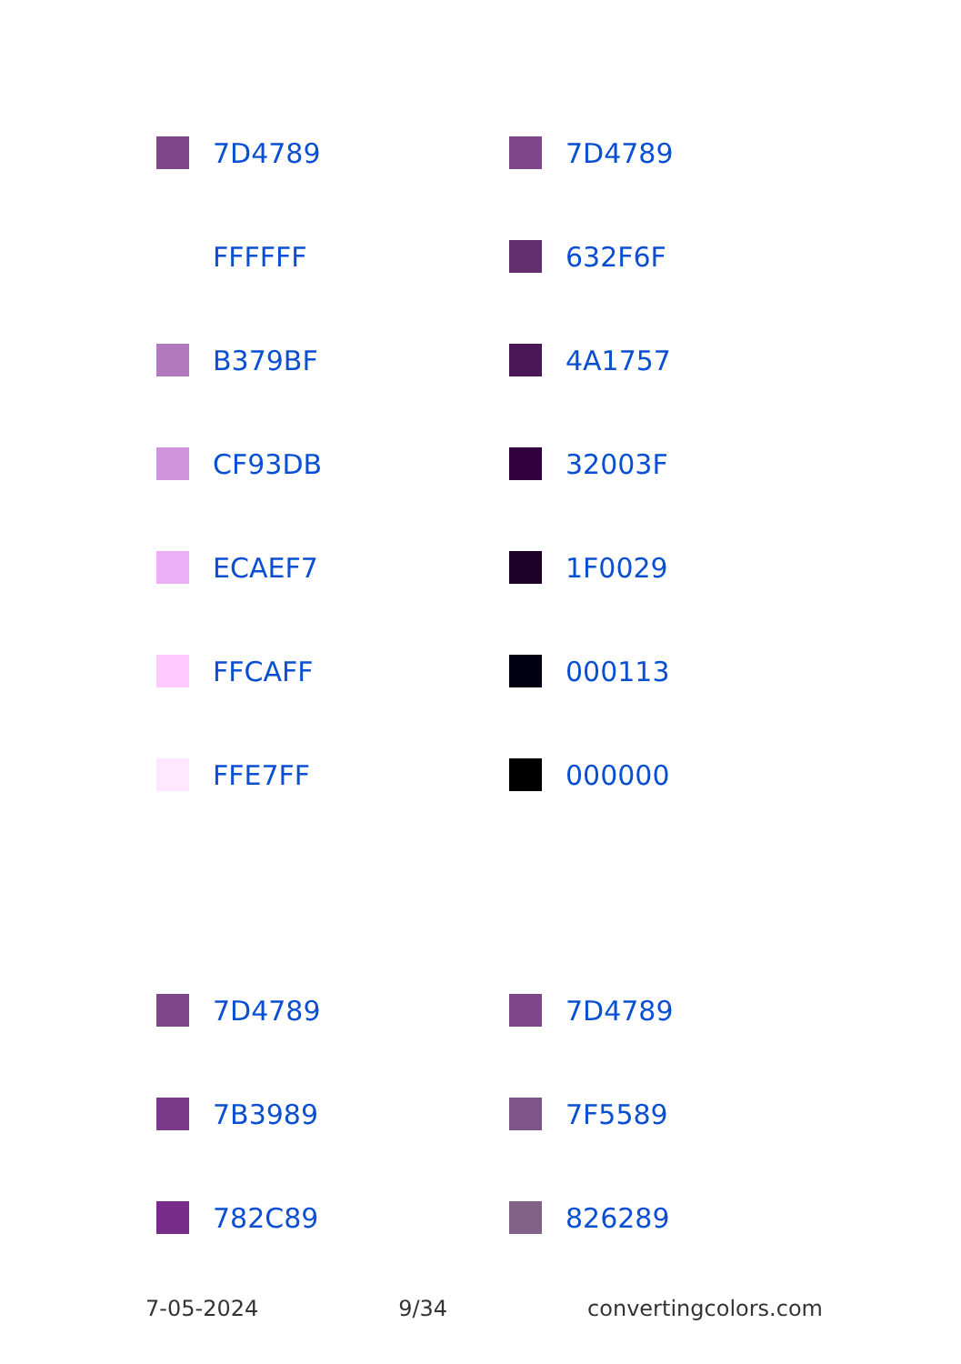7D4789
7D4789
FFFFFF
632F6F
B379BF
4A1757
CF93DB
32003F
ECAEF7
1F0029
FFCAFF
000113
FFE7FF
000000
7D4789
7D4789
7B3989
7F5589
782C89
826289
7-05-2024 9/34 convertingcolors.com